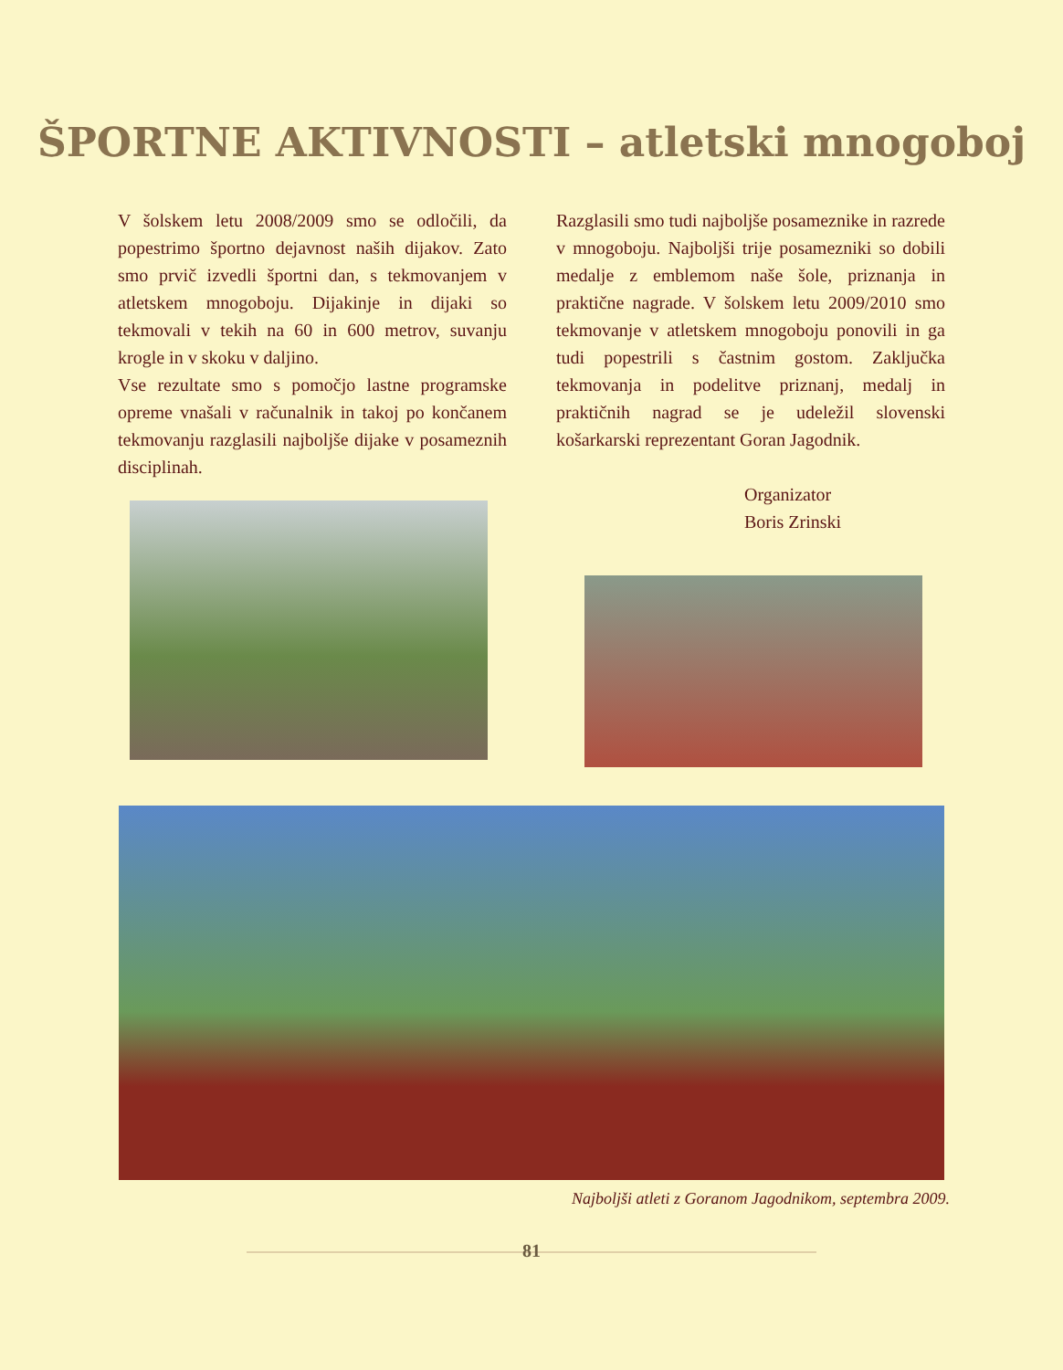ŠPORTNE AKTIVNOSTI – atletski mnogoboj
V šolskem letu 2008/2009 smo se odločili, da popestrimo športno dejavnost naših dijakov. Zato smo prvič izvedli športni dan, s tekmovanjem v atletskem mnogoboju. Dijakinje in dijaki so tekmovali v tekih na 60 in 600 metrov, suvanju krogle in v skoku v daljino.
Vse rezultate smo s pomočjo lastne programske opreme vnašali v računalnik in takoj po končanem tekmovanju razglasili najboljše dijake v posameznih disciplinah.
Razglasili smo tudi najboljše posameznike in razrede v mnogoboju. Najboljši trije posamezniki so dobili medalje z emblemom naše šole, priznanja in praktične nagrade. V šolskem letu 2009/2010 smo tekmovanje v atletskem mnogoboju ponovili in ga tudi popestrili s častnim gostom. Zaključka tekmovanja in podelitve priznanj, medalj in praktičnih nagrad se je udeležil slovenski košarkarski reprezentant Goran Jagodnik.
Organizator
Boris Zrinski
Najboljši atleti z Goranom Jagodnikom, septembra 2009.
81